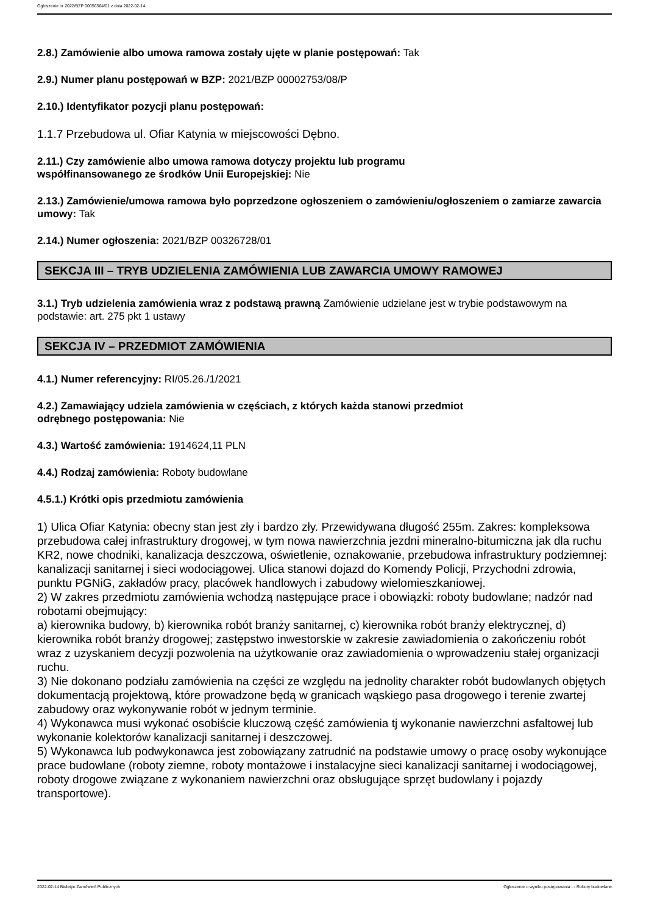Ogłoszenie nr 2022/BZP 00056564/01 z dnia 2022-02-14
2.8.) Zamówienie albo umowa ramowa zostały ujęte w planie postępowań: Tak
2.9.) Numer planu postępowań w BZP: 2021/BZP 00002753/08/P
2.10.) Identyfikator pozycji planu postępowań:
1.1.7 Przebudowa ul. Ofiar Katynia w miejscowości Dębno.
2.11.) Czy zamówienie albo umowa ramowa dotyczy projektu lub programu
współfinansowanego ze środków Unii Europejskiej: Nie
2.13.) Zamówienie/umowa ramowa było poprzedzone ogłoszeniem o zamówieniu/ogłoszeniem o zamiarze zawarcia umowy: Tak
2.14.) Numer ogłoszenia: 2021/BZP 00326728/01
SEKCJA III – TRYB UDZIELENIA ZAMÓWIENIA LUB ZAWARCIA UMOWY RAMOWEJ
3.1.) Tryb udzielenia zamówienia wraz z podstawą prawną Zamówienie udzielane jest w trybie podstawowym na podstawie: art. 275 pkt 1 ustawy
SEKCJA IV – PRZEDMIOT ZAMÓWIENIA
4.1.) Numer referencyjny: RI/05.26./1/2021
4.2.) Zamawiający udziela zamówienia w częściach, z których każda stanowi przedmiot
odrębnego postępowania: Nie
4.3.) Wartość zamówienia: 1914624,11 PLN
4.4.) Rodzaj zamówienia: Roboty budowlane
4.5.1.) Krótki opis przedmiotu zamówienia
1) Ulica Ofiar Katynia: obecny stan jest zły i bardzo zły. Przewidywana długość 255m. Zakres: kompleksowa przebudowa całej infrastruktury drogowej, w tym nowa nawierzchnia jezdni mineralno-bitumiczna jak dla ruchu KR2, nowe chodniki, kanalizacja deszczowa, oświetlenie, oznakowanie, przebudowa infrastruktury podziemnej: kanalizacji sanitarnej i sieci wodociągowej. Ulica stanowi dojazd do Komendy Policji, Przychodni zdrowia, punktu PGNiG, zakładów pracy, placówek handlowych i zabudowy wielomieszkaniowej.
2) W zakres przedmiotu zamówienia wchodzą następujące prace i obowiązki: roboty budowlane; nadzór nad robotami obejmujący:
a) kierownika budowy, b) kierownika robót branży sanitarnej, c) kierownika robót branży elektrycznej, d) kierownika robót branży drogowej; zastępstwo inwestorskie w zakresie zawiadomienia o zakończeniu robót wraz z uzyskaniem decyzji pozwolenia na użytkowanie oraz zawiadomienia o wprowadzeniu stałej organizacji ruchu.
3) Nie dokonano podziału zamówienia na części ze względu na jednolity charakter robót budowlanych objętych dokumentacją projektową, które prowadzone będą w granicach wąskiego pasa drogowego i terenie zwartej zabudowy oraz wykonywanie robót w jednym terminie.
4) Wykonawca musi wykonać osobiście kluczową część zamówienia tj wykonanie nawierzchni asfaltowej lub wykonanie kolektorów kanalizacji sanitarnej i deszczowej.
5) Wykonawca lub podwykonawca jest zobowiązany zatrudnić na podstawie umowy o pracę osoby wykonujące prace budowlane (roboty ziemne, roboty montażowe i instalacyjne sieci kanalizacji sanitarnej i wodociągowej, roboty drogowe związane z wykonaniem nawierzchni oraz obsługujące sprzęt budowlany i pojazdy transportowe).
2022-02-14 Biuletyn Zamówień Publicznych Ogłoszenie o wyniku postępowania - - Roboty budowlane